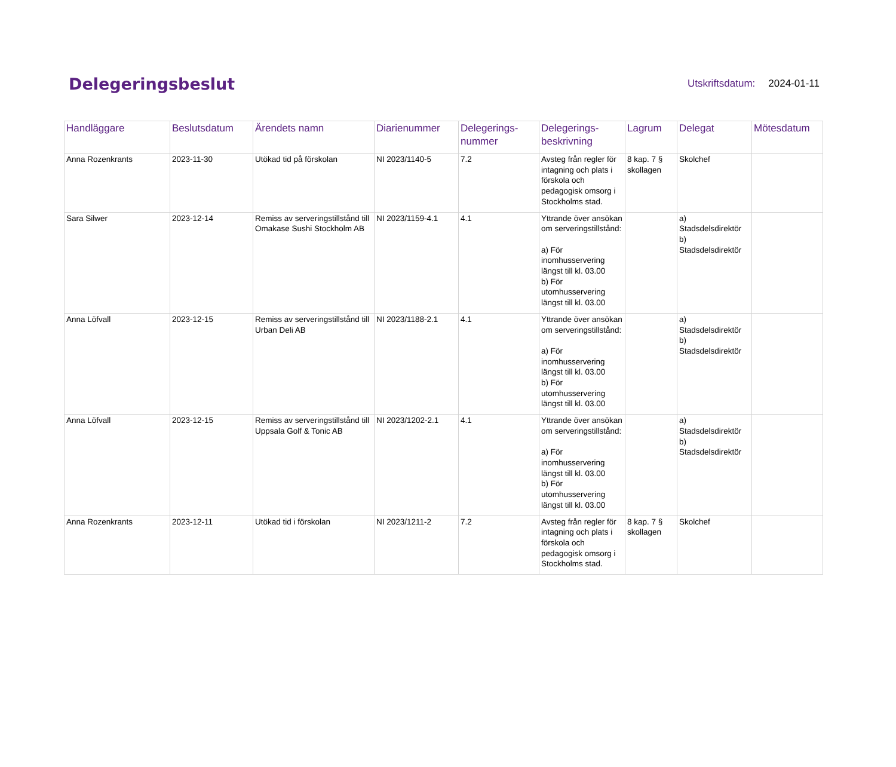Delegeringsbeslut
Utskriftsdatum: 2024-01-11
| Handläggare | Beslutsdatum | Ärendets namn | Diarienummer | Delegerings- nummer | Delegerings- beskrivning | Lagrum | Delegat | Mötesdatum |
| --- | --- | --- | --- | --- | --- | --- | --- | --- |
| Anna Rozenkrants | 2023-11-30 | Utökad tid på förskolan | NI 2023/1140-5 | 7.2 | Avsteg från regler för intagning och plats i förskola och pedagogisk omsorg i Stockholms stad. | 8 kap. 7 § skollagen | Skolchef | |
| Sara Silwer | 2023-12-14 | Remiss av serveringstillstånd till Omakase Sushi Stockholm AB | NI 2023/1159-4.1 | 4.1 | Yttrande över ansökan om serveringstillstånd: a) För inomhusservering längst till kl. 03.00 b) För utomhusservering längst till kl. 03.00 | | a) Stadsdelsdirektör b) Stadsdelsdirektör | |
| Anna Löfvall | 2023-12-15 | Remiss av serveringstillstånd till Urban Deli AB | NI 2023/1188-2.1 | 4.1 | Yttrande över ansökan om serveringstillstånd: a) För inomhusservering längst till kl. 03.00 b) För utomhusservering längst till kl. 03.00 | | a) Stadsdelsdirektör b) Stadsdelsdirektör | |
| Anna Löfvall | 2023-12-15 | Remiss av serveringstillstånd till Uppsala Golf & Tonic AB | NI 2023/1202-2.1 | 4.1 | Yttrande över ansökan om serveringstillstånd: a) För inomhusservering längst till kl. 03.00 b) För utomhusservering längst till kl. 03.00 | | a) Stadsdelsdirektör b) Stadsdelsdirektör | |
| Anna Rozenkrants | 2023-12-11 | Utökad tid i förskolan | NI 2023/1211-2 | 7.2 | Avsteg från regler för intagning och plats i förskola och pedagogisk omsorg i Stockholms stad. | 8 kap. 7 § skollagen | Skolchef | |